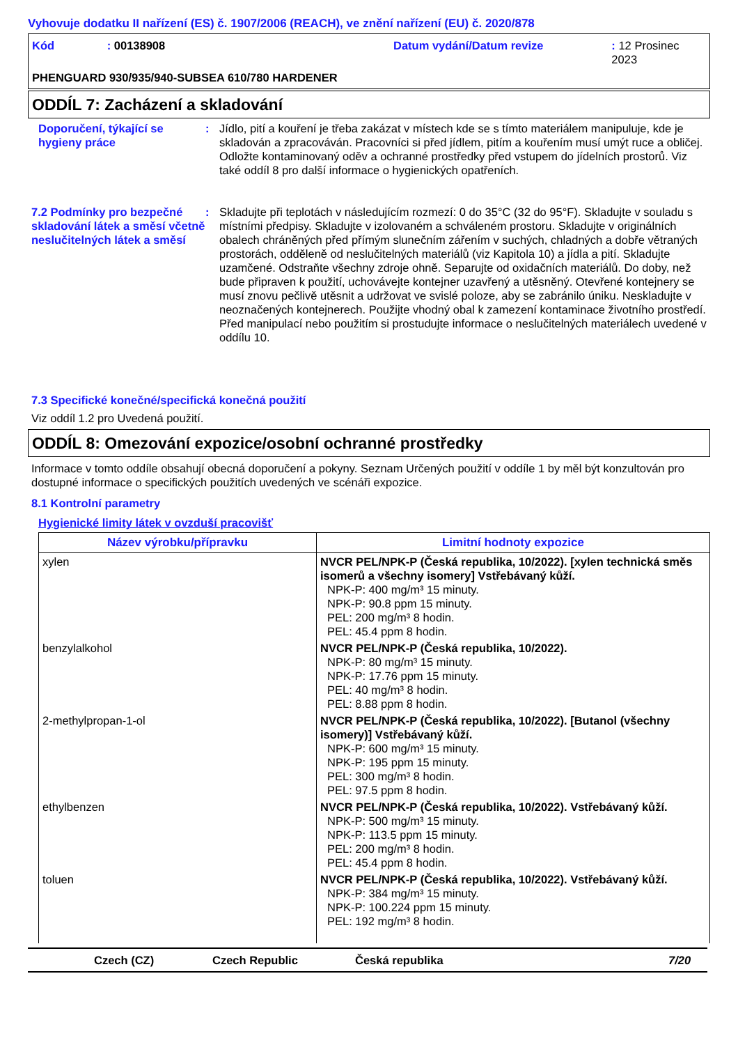Vyhovuje dodatku II nařízení (ES) č. 1907/2006 (REACH), ve znění nařízení (EU) č. 2020/878
Kód: 00138908 Datum vydání/Datum revize: 12 Prosinec 2023
PHENGUARD 930/935/940-SUBSEA 610/780 HARDENER
ODDÍL 7: Zacházení a skladování
Doporučení, týkající se hygieny práce
: Jídlo, pití a kouření je třeba zakázat v místech kde se s tímto materiálem manipuluje, kde je skladován a zpracováván. Pracovníci si před jídlem, pitím a kouřením musí umýt ruce a obličej. Odložte kontaminovaný oděv a ochranné prostředky před vstupem do jídelních prostorů. Viz také oddíl 8 pro další informace o hygienických opatřeních.
7.2 Podmínky pro bezpečné skladování látek a směsí včetně neslučitelných látek a směsí
: Skladujte při teplotách v následujícím rozmezí: 0 do 35°C (32 do 95°F). Skladujte v souladu s místními předpisy. Skladujte v izolovaném a schváleném prostoru. Skladujte v originálních obalech chráněných před přímým slunečním zářením v suchých, chladných a dobře větraných prostorách, odděleně od neslučitelných materiálů (viz Kapitola 10) a jídla a pití. Skladujte uzamčené. Odstraňte všechny zdroje ohně. Separujte od oxidačních materiálů. Do doby, než bude připraven k použití, uchovávejte kontejner uzavřený a utěsněný. Otevřené kontejnery se musí znovu pečlivě utěsnit a udržovat ve svislé poloze, aby se zabránilo úniku. Neskladujte v neoznačených kontejnerech. Použijte vhodný obal k zamezení kontaminace životního prostředí. Před manipulací nebo použitím si prostudujte informace o neslučitelných materiálech uvedené v oddílu 10.
7.3 Specifické konečné/specifická konečná použití
Viz oddíl 1.2 pro Uvedená použití.
ODDÍL 8: Omezování expozice/osobní ochranné prostředky
Informace v tomto oddíle obsahují obecná doporučení a pokyny. Seznam Určených použití v oddíle 1 by měl být konzultován pro dostupné informace o specifických použitích uvedených ve scénáři expozice.
8.1 Kontrolní parametry
Hygienické limity látek v ovzduší pracovišť
| Název výrobku/přípravku | Limitní hodnoty expozice |
| --- | --- |
| xylen | NVCR PEL/NPK-P (Česká republika, 10/2022). [xylen technická směs isomerů a všechny isomery] Vstřebávaný kůží. NPK-P: 400 mg/m³ 15 minuty. NPK-P: 90.8 ppm 15 minuty. PEL: 200 mg/m³ 8 hodin. PEL: 45.4 ppm 8 hodin. |
| benzylalkohol | NVCR PEL/NPK-P (Česká republika, 10/2022). NPK-P: 80 mg/m³ 15 minuty. NPK-P: 17.76 ppm 15 minuty. PEL: 40 mg/m³ 8 hodin. PEL: 8.88 ppm 8 hodin. |
| 2-methylpropan-1-ol | NVCR PEL/NPK-P (Česká republika, 10/2022). [Butanol (všechny isomery)] Vstřebávaný kůží. NPK-P: 600 mg/m³ 15 minuty. NPK-P: 195 ppm 15 minuty. PEL: 300 mg/m³ 8 hodin. PEL: 97.5 ppm 8 hodin. |
| ethylbenzen | NVCR PEL/NPK-P (Česká republika, 10/2022). Vstřebávaný kůží. NPK-P: 500 mg/m³ 15 minuty. NPK-P: 113.5 ppm 15 minuty. PEL: 200 mg/m³ 8 hodin. PEL: 45.4 ppm 8 hodin. |
| toluen | NVCR PEL/NPK-P (Česká republika, 10/2022). Vstřebávaný kůží. NPK-P: 384 mg/m³ 15 minuty. NPK-P: 100.224 ppm 15 minuty. PEL: 192 mg/m³ 8 hodin. |
Czech (CZ) Czech Republic Česká republika 7/20